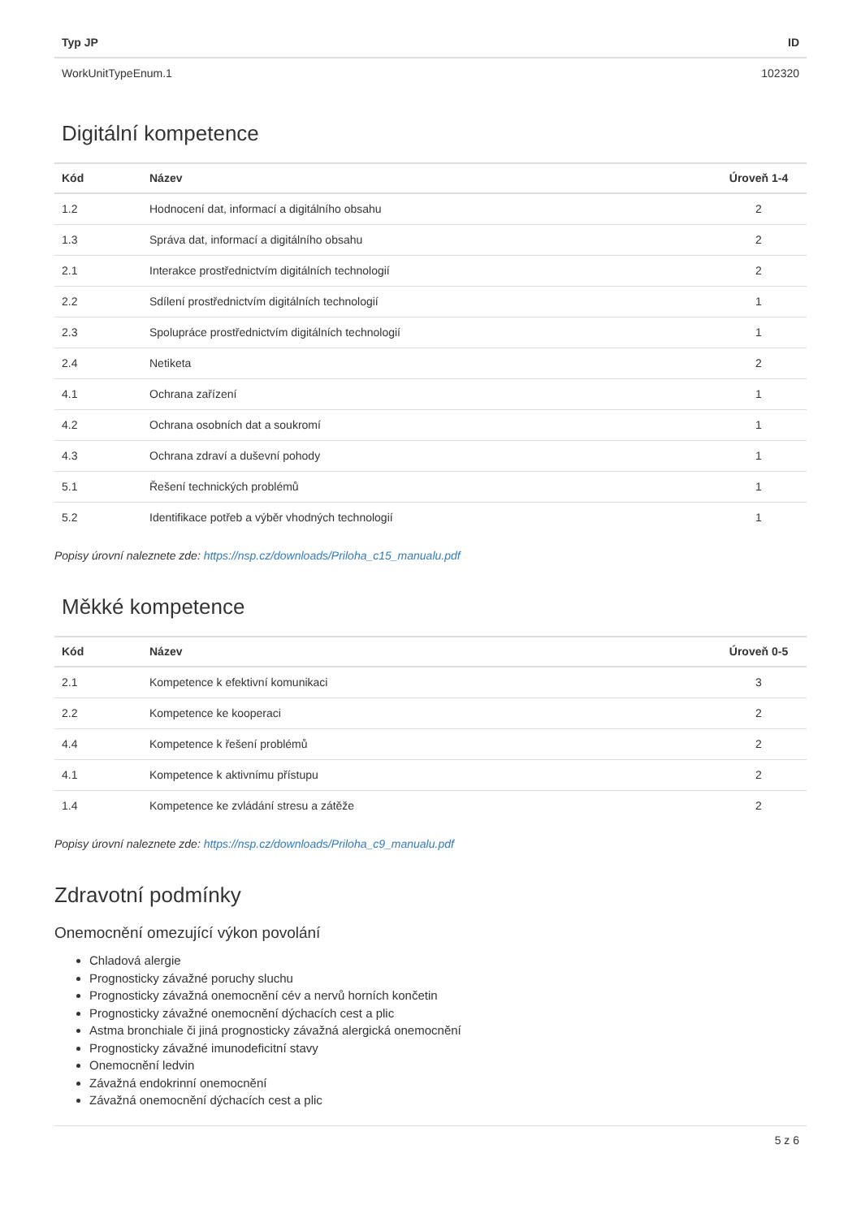| Typ JP | ID |
| --- | --- |
| WorkUnitTypeEnum.1 | 102320 |
Digitální kompetence
| Kód | Název | Úroveň 1-4 |
| --- | --- | --- |
| 1.2 | Hodnocení dat, informací a digitálního obsahu | 2 |
| 1.3 | Správa dat, informací a digitálního obsahu | 2 |
| 2.1 | Interakce prostřednictvím digitálních technologií | 2 |
| 2.2 | Sdílení prostřednictvím digitálních technologií | 1 |
| 2.3 | Spolupráce prostřednictvím digitálních technologií | 1 |
| 2.4 | Netiketa | 2 |
| 4.1 | Ochrana zařízení | 1 |
| 4.2 | Ochrana osobních dat a soukromí | 1 |
| 4.3 | Ochrana zdraví a duševní pohody | 1 |
| 5.1 | Řešení technických problémů | 1 |
| 5.2 | Identifikace potřeb a výběr vhodných technologií | 1 |
Popisy úrovní naleznete zde: https://nsp.cz/downloads/Priloha_c15_manualu.pdf
Měkké kompetence
| Kód | Název | Úroveň 0-5 |
| --- | --- | --- |
| 2.1 | Kompetence k efektivní komunikaci | 3 |
| 2.2 | Kompetence ke kooperaci | 2 |
| 4.4 | Kompetence k řešení problémů | 2 |
| 4.1 | Kompetence k aktivnímu přístupu | 2 |
| 1.4 | Kompetence ke zvládání stresu a zátěže | 2 |
Popisy úrovní naleznete zde: https://nsp.cz/downloads/Priloha_c9_manualu.pdf
Zdravotní podmínky
Onemocnění omezující výkon povolání
Chladová alergie
Prognosticky závažné poruchy sluchu
Prognosticky závažná onemocnění cév a nervů horních končetin
Prognosticky závažné onemocnění dýchacích cest a plic
Astma bronchiale či jiná prognosticky závažná alergická onemocnění
Prognosticky závažné imunodeficitní stavy
Onemocnění ledvin
Závažná endokrinní onemocnění
Závažná onemocnění dýchacích cest a plic
5 z 6